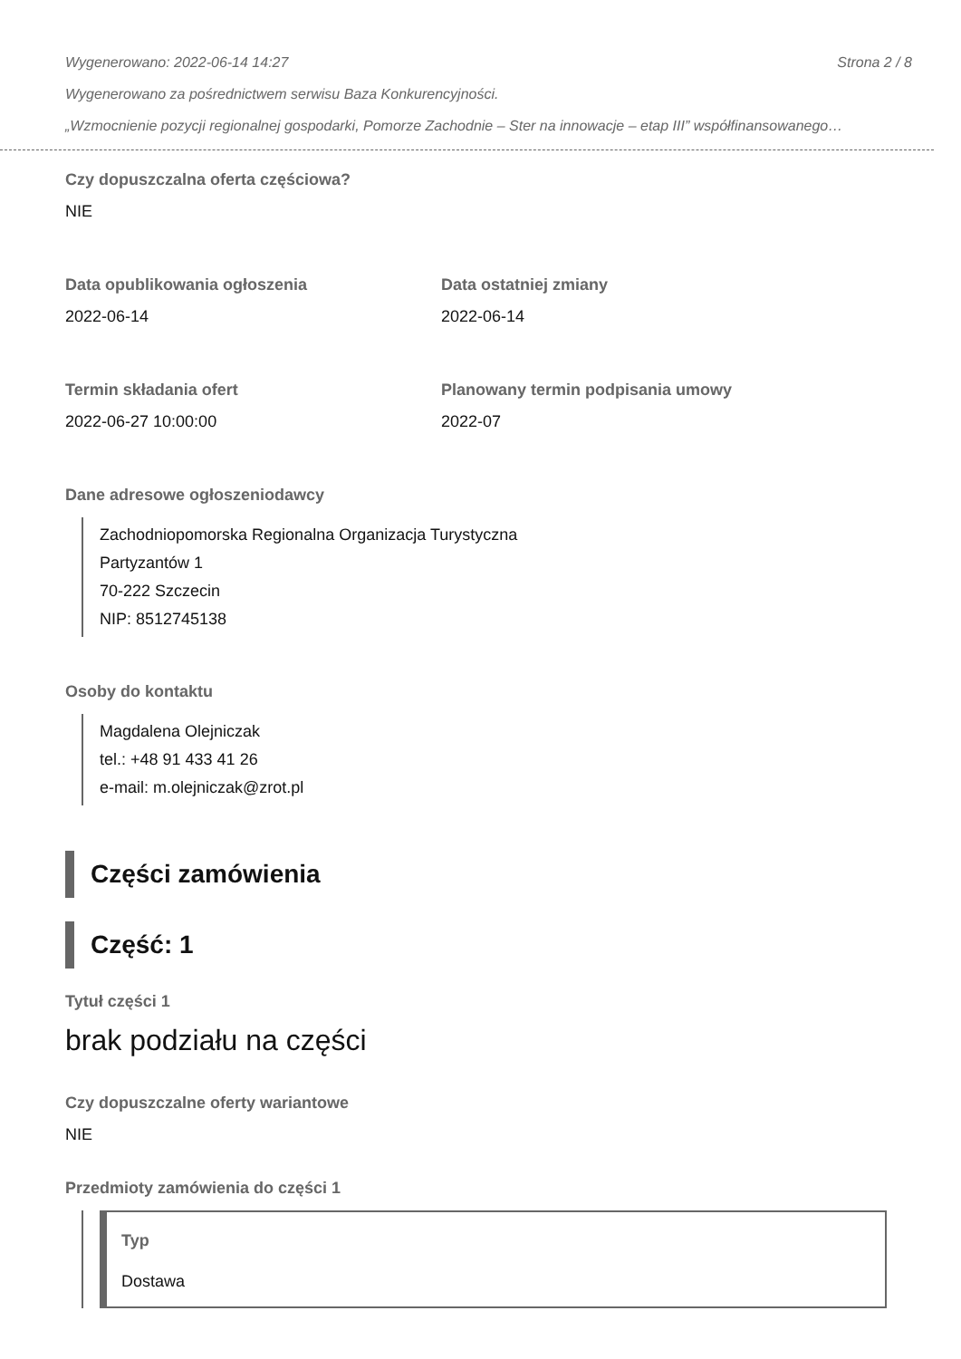Wygenerowano: 2022-06-14 14:27 Strona 2 / 8
Wygenerowano za pośrednictwem serwisu Baza Konkurencyjności.
„Wzmocnienie pozycji regionalnej gospodarki, Pomorze Zachodnie – Ster na innowacje – etap III” współfinansowanego…
Czy dopuszczalna oferta częściowa?
NIE
Data opublikowania ogłoszenia
2022-06-14
Data ostatniej zmiany
2022-06-14
Termin składania ofert
2022-06-27 10:00:00
Planowany termin podpisania umowy
2022-07
Dane adresowe ogłoszeniodawcy
Zachodniopomorska Regionalna Organizacja Turystyczna
Partyzantów 1
70-222 Szczecin
NIP: 8512745138
Osoby do kontaktu
Magdalena Olejniczak
tel.: +48 91 433 41 26
e-mail: m.olejniczak@zrot.pl
Części zamówienia
Część: 1
Tytuł części 1
brak podziału na części
Czy dopuszczalne oferty wariantowe
NIE
Przedmioty zamówienia do części 1
Typ
Dostawa